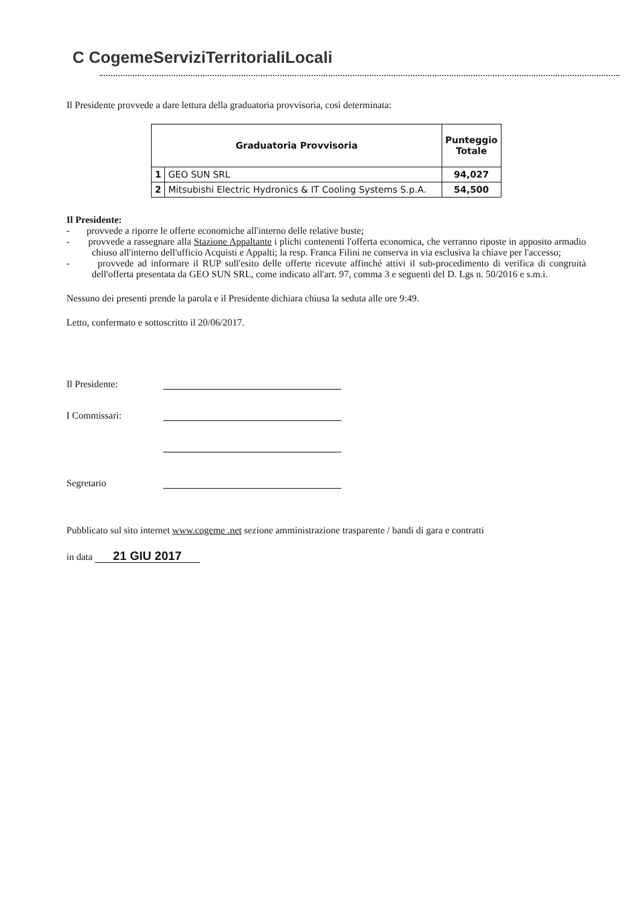C CogemeServiziTerritorialiLocali
Il Presidente provvede a dare lettura della graduatoria provvisoria, così determinata:
| Graduatoria Provvisoria | | Punteggio Totale |
| --- | --- | --- |
| 1 | GEO SUN SRL | 94,027 |
| 2 | Mitsubishi Electric Hydronics & IT Cooling Systems S.p.A. | 54,500 |
Il Presidente:
- provvede a riporre le offerte economiche all'interno delle relative buste;
- provvede a rassegnare alla Stazione Appaltante i plichi contenenti l'offerta economica, che verranno riposte in apposito armadio chiuso all'interno dell'ufficio Acquisti e Appalti; la resp. Franca Filini ne conserva in via esclusiva la chiave per l'accesso;
- provvede ad informare il RUP sull'esito delle offerte ricevute affinché attivi il sub-procedimento di verifica di congruità dell'offerta presentata da GEO SUN SRL, come indicato all'art. 97, comma 3 e seguenti del D. Lgs n. 50/2016 e s.m.i.
Nessuno dei presenti prende la parola e il Presidente dichiara chiusa la seduta alle ore 9:49.
Letto, confermato e sottoscritto il 20/06/2017.
Il Presidente:
I Commissari:
Segretario
Pubblicato sul sito internet www.cogeme .net sezione amministrazione trasparente / bandi di gara e contratti
in data 21 GIU 2017